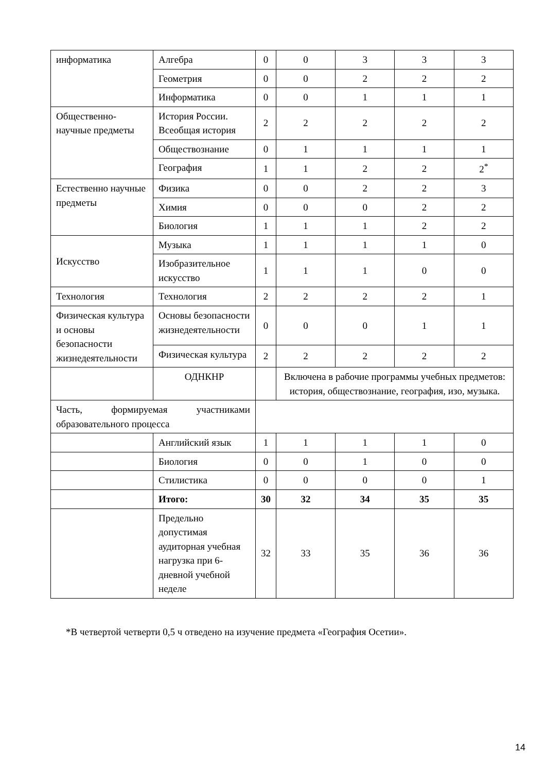| информатика | Алгебра | 0 | 0 | 3 | 3 | 3 |
| | Геометрия | 0 | 0 | 2 | 2 | 2 |
| | Информатика | 0 | 0 | 1 | 1 | 1 |
| Общественно-научные предметы | История России. Всеобщая история | 2 | 2 | 2 | 2 | 2 |
| | Обществознание | 0 | 1 | 1 | 1 | 1 |
| | География | 1 | 1 | 2 | 2 | 2<sup>*</sup> |
| Естественно научные предметы | Физика | 0 | 0 | 2 | 2 | 3 |
| | Химия | 0 | 0 | 0 | 2 | 2 |
| | Биология | 1 | 1 | 1 | 2 | 2 |
| Искусство | Музыка | 1 | 1 | 1 | 1 | 0 |
| | Изобразительное искусство | 1 | 1 | 1 | 0 | 0 |
| Технология | Технология | 2 | 2 | 2 | 2 | 1 |
| Физическая культура и основы безопасности жизнедеятельности | Основы безопасности жизнедеятельности | 0 | 0 | 0 | 1 | 1 |
| | Физическая культура | 2 | 2 | 2 | 2 | 2 |
| | ОДНКНР | | Включена в рабочие программы учебных предметов: история, обществознание, география, изо, музыка. | | | |
| Часть, формируемая участниками образовательного процесса | | | | | | |
| | Английский язык | 1 | 1 | 1 | 1 | 0 |
| | Биология | 0 | 0 | 1 | 0 | 0 |
| | Стилистика | 0 | 0 | 0 | 0 | 1 |
| | Итого: | 30 | 32 | 34 | 35 | 35 |
| | Предельно допустимая аудиторная учебная нагрузка при 6-дневной учебной неделе | 32 | 33 | 35 | 36 | 36 |
*В четвертой четверти 0,5 ч отведено на изучение предмета «География Осетии».
14